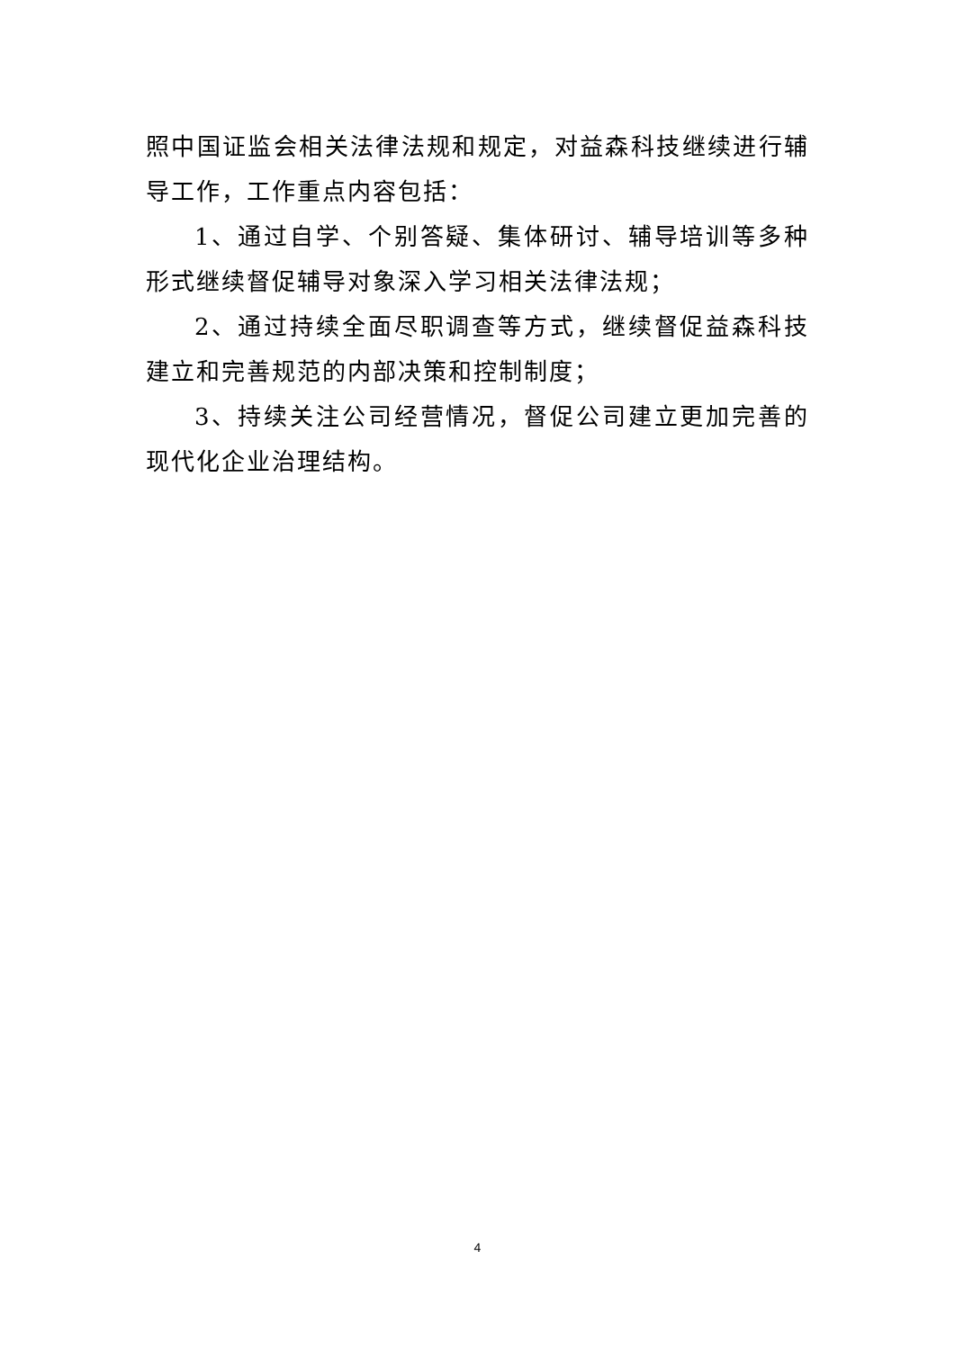照中国证监会相关法律法规和规定，对益森科技继续进行辅导工作，工作重点内容包括：
1、通过自学、个别答疑、集体研讨、辅导培训等多种形式继续督促辅导对象深入学习相关法律法规；
2、通过持续全面尽职调查等方式，继续督促益森科技建立和完善规范的内部决策和控制制度；
3、持续关注公司经营情况，督促公司建立更加完善的现代化企业治理结构。
4